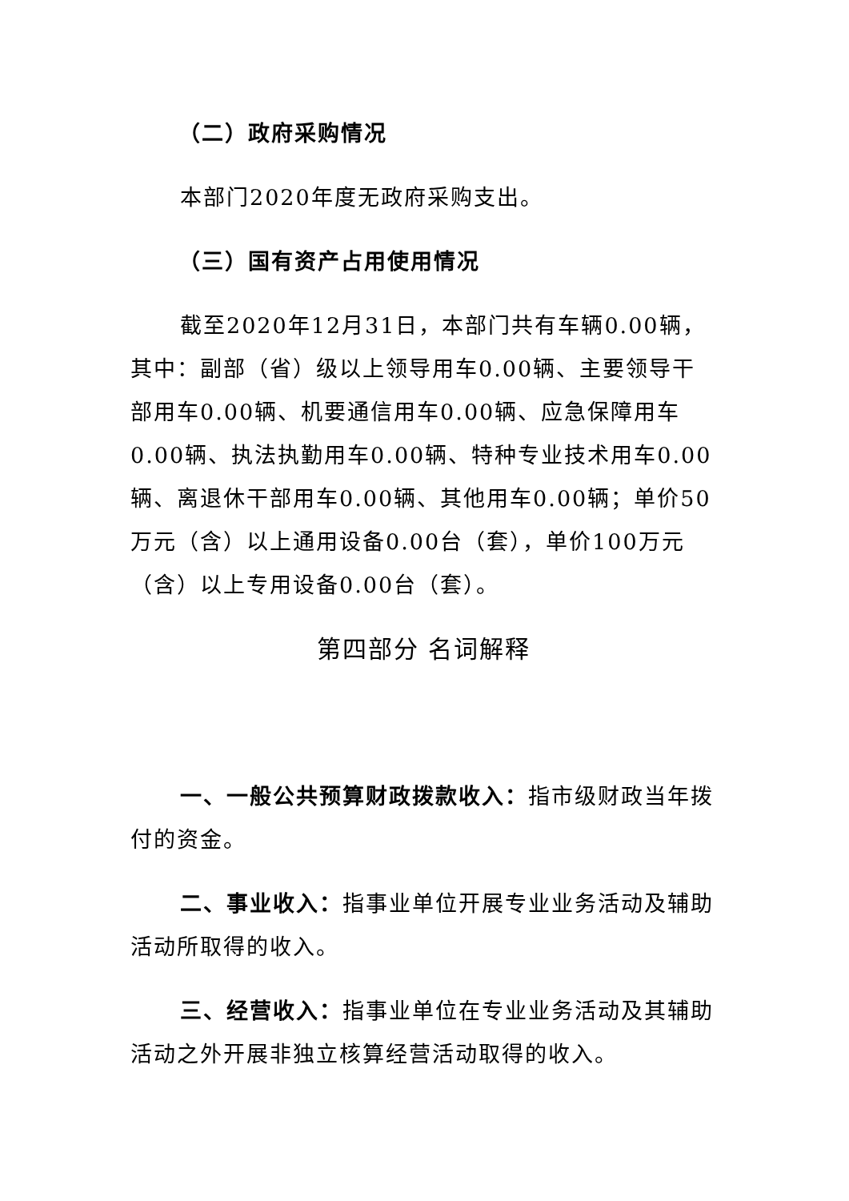（二）政府采购情况
本部门2020年度无政府采购支出。
（三）国有资产占用使用情况
截至2020年12月31日，本部门共有车辆0.00辆，其中：副部（省）级以上领导用车0.00辆、主要领导干部用车0.00辆、机要通信用车0.00辆、应急保障用车0.00辆、执法执勤用车0.00辆、特种专业技术用车0.00辆、离退休干部用车0.00辆、其他用车0.00辆；单价50万元（含）以上通用设备0.00台（套），单价100万元（含）以上专用设备0.00台（套）。
第四部分 名词解释
一、一般公共预算财政拨款收入：指市级财政当年拨付的资金。
二、事业收入：指事业单位开展专业业务活动及辅助活动所取得的收入。
三、经营收入：指事业单位在专业业务活动及其辅助活动之外开展非独立核算经营活动取得的收入。